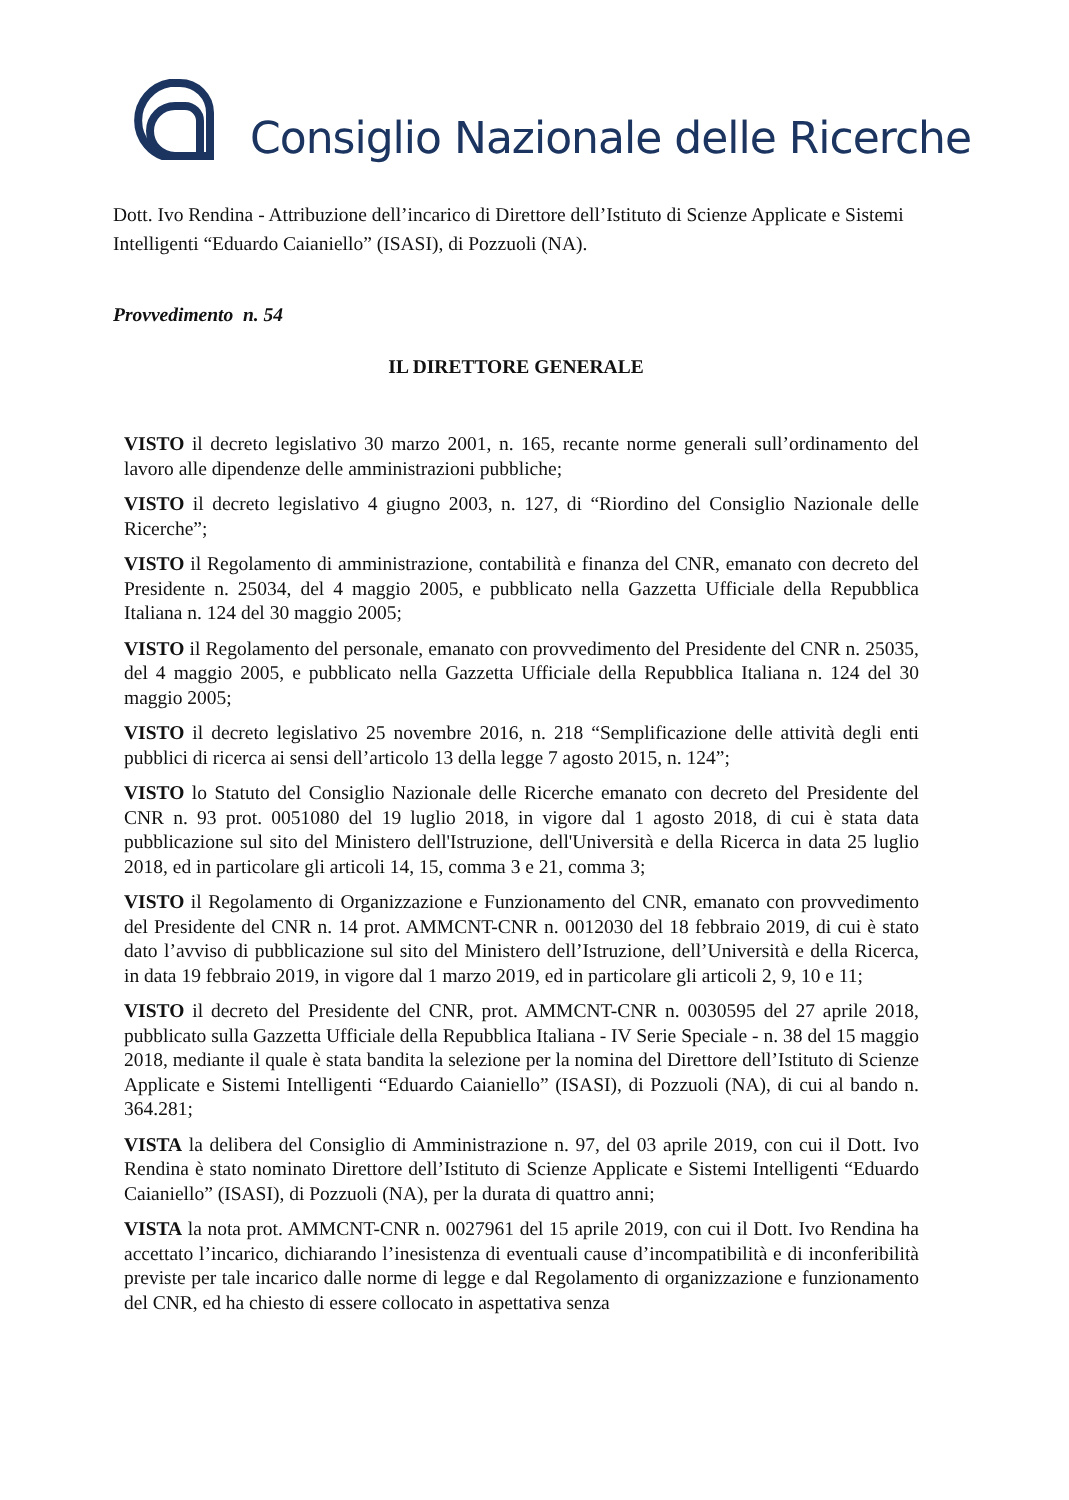Consiglio Nazionale delle Ricerche
Dott. Ivo Rendina - Attribuzione dell’incarico di Direttore dell’Istituto di Scienze Applicate e Sistemi Intelligenti “Eduardo Caianiello” (ISASI), di Pozzuoli (NA).
Provvedimento n. 54
IL DIRETTORE GENERALE
VISTO il decreto legislativo 30 marzo 2001, n. 165, recante norme generali sull’ordinamento del lavoro alle dipendenze delle amministrazioni pubbliche;
VISTO il decreto legislativo 4 giugno 2003, n. 127, di “Riordino del Consiglio Nazionale delle Ricerche”;
VISTO il Regolamento di amministrazione, contabilità e finanza del CNR, emanato con decreto del Presidente n. 25034, del 4 maggio 2005, e pubblicato nella Gazzetta Ufficiale della Repubblica Italiana n. 124 del 30 maggio 2005;
VISTO il Regolamento del personale, emanato con provvedimento del Presidente del CNR n. 25035, del 4 maggio 2005, e pubblicato nella Gazzetta Ufficiale della Repubblica Italiana n. 124 del 30 maggio 2005;
VISTO il decreto legislativo 25 novembre 2016, n. 218 “Semplificazione delle attività degli enti pubblici di ricerca ai sensi dell’articolo 13 della legge 7 agosto 2015, n. 124”;
VISTO lo Statuto del Consiglio Nazionale delle Ricerche emanato con decreto del Presidente del CNR n. 93 prot. 0051080 del 19 luglio 2018, in vigore dal 1 agosto 2018, di cui è stata data pubblicazione sul sito del Ministero dell'Istruzione, dell'Università e della Ricerca in data 25 luglio 2018, ed in particolare gli articoli 14, 15, comma 3 e 21, comma 3;
VISTO il Regolamento di Organizzazione e Funzionamento del CNR, emanato con provvedimento del Presidente del CNR n. 14 prot. AMMCNT-CNR n. 0012030 del 18 febbraio 2019, di cui è stato dato l’avviso di pubblicazione sul sito del Ministero dell’Istruzione, dell’Università e della Ricerca, in data 19 febbraio 2019, in vigore dal 1 marzo 2019, ed in particolare gli articoli 2, 9, 10 e 11;
VISTO il decreto del Presidente del CNR, prot. AMMCNT-CNR n. 0030595 del 27 aprile 2018, pubblicato sulla Gazzetta Ufficiale della Repubblica Italiana - IV Serie Speciale - n. 38 del 15 maggio 2018, mediante il quale è stata bandita la selezione per la nomina del Direttore dell’Istituto di Scienze Applicate e Sistemi Intelligenti “Eduardo Caianiello” (ISASI), di Pozzuoli (NA), di cui al bando n. 364.281;
VISTA la delibera del Consiglio di Amministrazione n. 97, del 03 aprile 2019, con cui il Dott. Ivo Rendina è stato nominato Direttore dell’Istituto di Scienze Applicate e Sistemi Intelligenti “Eduardo Caianiello” (ISASI), di Pozzuoli (NA), per la durata di quattro anni;
VISTA la nota prot. AMMCNT-CNR n. 0027961 del 15 aprile 2019, con cui il Dott. Ivo Rendina ha accettato l’incarico, dichiarando l’inesistenza di eventuali cause d’incompatibilità e di inconferibilità previste per tale incarico dalle norme di legge e dal Regolamento di organizzazione e funzionamento del CNR, ed ha chiesto di essere collocato in aspettativa senza